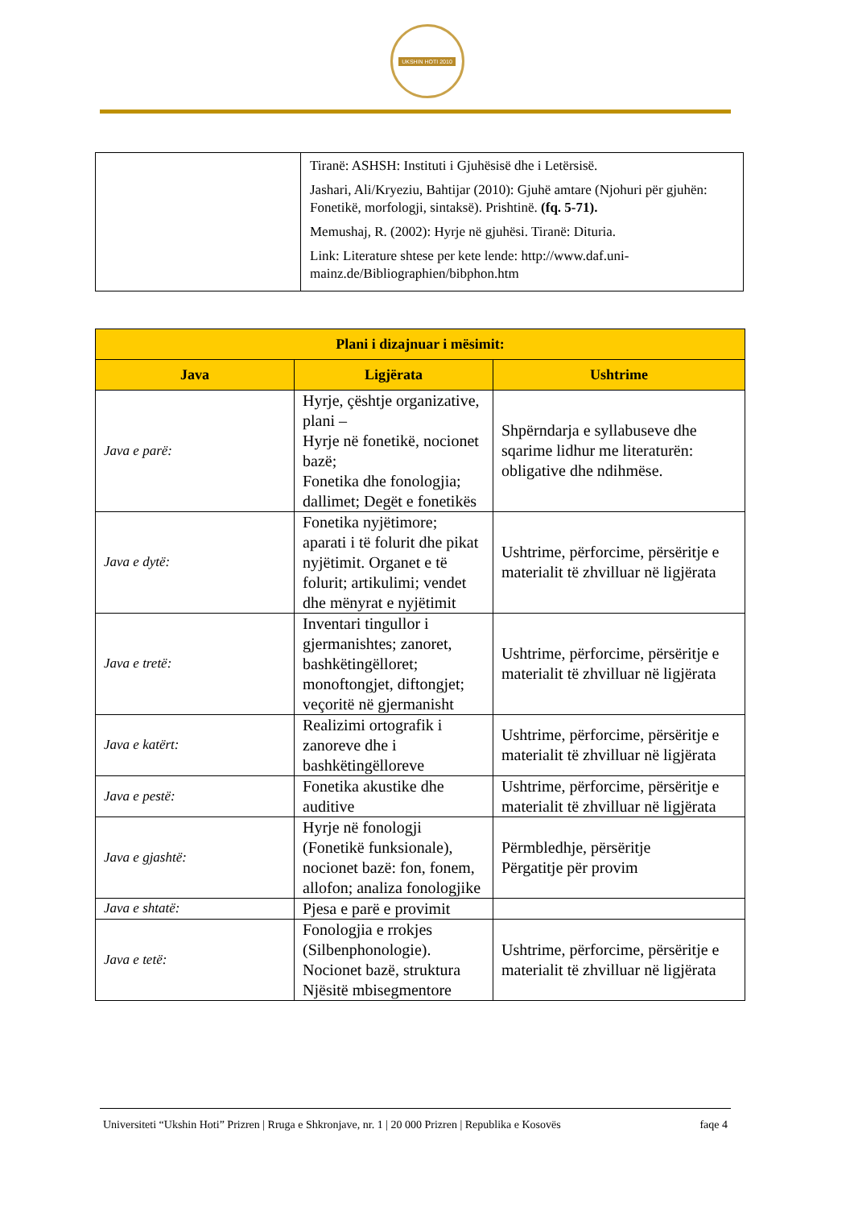UKSHIN HOTI 2010
| | Tiranë: ASHSH: Instituti i Gjuhësisë dhe i Letërsisë. Jashari, Ali/Kryeziu, Bahtijar (2010): Gjuhë amtare (Njohuri për gjuhën: Fonetikë, morfologji, sintaksë). Prishtinë. (fq. 5-71). Memushaj, R. (2002): Hyrje në gjuhësi. Tiranë: Dituria. Link: Literature shtese per kete lende: http://www.daf.uni-mainz.de/Bibliographien/bibphon.htm |
| Plani i dizajnuar i mësimit: | | |
| --- | --- | --- |
| Java | Ligjërata | Ushtrime |
| Java e parë: | Hyrje, çështje organizative, plani – Hyrje në fonetikë, nocionet bazë; Fonetika dhe fonologjia; dallimet; Degët e fonetikës | Shpërndarja e syllabuseve dhe sqarime lidhur me literaturën: obligative dhe ndihmëse. |
| Java e dytë: | Fonetika nyjëtimore; aparati i të folurit dhe pikat nyjëtimit. Organet e të folurit; artikulimi; vendet dhe mënyrat e nyjëtimit | Ushtrime, përforcime, përsëritje e materialit të zhvilluar në ligjërata |
| Java e tretë: | Inventari tingullor i gjermanishtes; zanoret, bashkëtingëlloret; monoftongjet, diftongjet; veçoritë në gjermanisht | Ushtrime, përforcime, përsëritje e materialit të zhvilluar në ligjërata |
| Java e katërt: | Realizimi ortografik i zanoreve dhe i bashkëtingëlloreve | Ushtrime, përforcime, përsëritje e materialit të zhvilluar në ligjërata |
| Java e pestë: | Fonetika akustike dhe auditive | Ushtrime, përforcime, përsëritje e materialit të zhvilluar në ligjërata |
| Java e gjashtë: | Hyrje në fonologji (Fonetikë funksionale), nocionet bazë: fon, fonem, allofon; analiza fonologjike | Përmbledhje, përsëritje Përgatitje për provim |
| Java e shtatë: | Pjesa e parë e provimit | |
| Java e tetë: | Fonologjia e rrokjes (Silbenphonologie). Nocionet bazë, struktura Njësitë mbisegmentore | Ushtrime, përforcime, përsëritje e materialit të zhvilluar në ligjërata |
Universiteti “Ukshin Hoti” Prizren | Rruga e Shkronjave, nr. 1 | 20 000 Prizren | Republika e Kosovës faqe 4